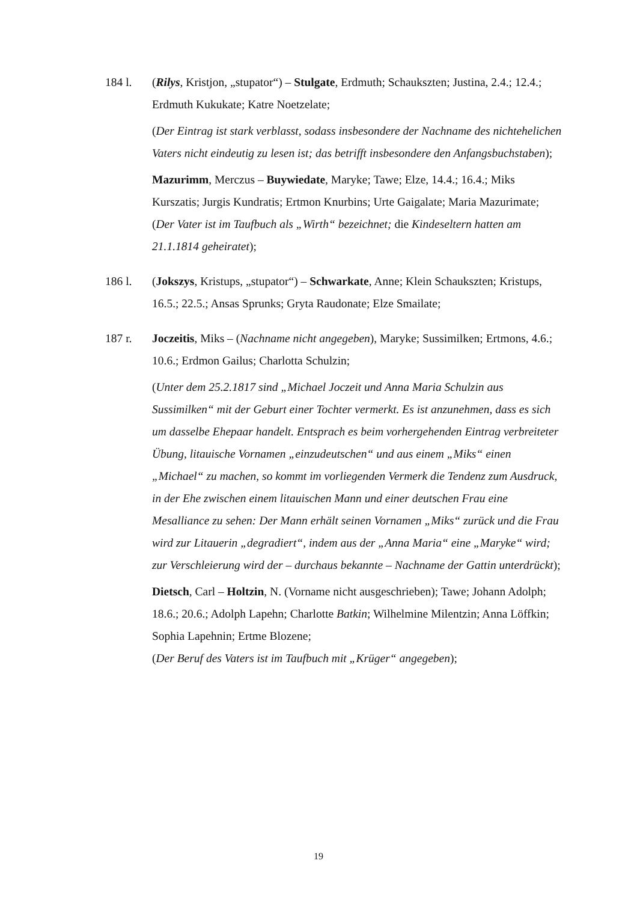184 l. (Rilys, Kristjon, „stupator“) – Stulgate, Erdmuth; Schaukszten; Justina, 2.4.; 12.4.; Erdmuth Kukukate; Katre Noetzelate;
(Der Eintrag ist stark verblasst, sodass insbesondere der Nachname des nichtehelichen Vaters nicht eindeutig zu lesen ist; das betrifft insbesondere den Anfangsbuchstaben);
Mazurimm, Merczus – Buywiedate, Maryke; Tawe; Elze, 14.4.; 16.4.; Miks Kurszatis; Jurgis Kundratis; Ertmon Knurbins; Urte Gaigalate; Maria Mazurimate;
(Der Vater ist im Taufbuch als „Wirth“ bezeichnet; die Kindeseltern hatten am 21.1.1814 geheiratet);
186 l. (Jokszys, Kristups, „stupator“) – Schwarkate, Anne; Klein Schaukszten; Kristups, 16.5.; 22.5.; Ansas Sprunks; Gryta Raudonate; Elze Smailate;
187 r. Joczeitis, Miks – (Nachname nicht angegeben), Maryke; Sussimilken; Ertmons, 4.6.; 10.6.; Erdmon Gailus; Charlotta Schulzin;
(Unter dem 25.2.1817 sind „Michael Joczeit und Anna Maria Schulzin aus Sussimilken“ mit der Geburt einer Tochter vermerkt. Es ist anzunehmen, dass es sich um dasselbe Ehepaar handelt. Entsprach es beim vorhergehenden Eintrag verbreiteter Übung, litauische Vornamen „einzudeutschen“ und aus einem „Miks“ einen „Michael“ zu machen, so kommt im vorliegenden Vermerk die Tendenz zum Ausdruck, in der Ehe zwischen einem litauischen Mann und einer deutschen Frau eine Mesalliance zu sehen: Der Mann erhält seinen Vornamen „Miks“ zurück und die Frau wird zur Litauerin „degradiert“, indem aus der „Anna Maria“ eine „Maryke“ wird; zur Verschleierung wird der – durchaus bekannte – Nachname der Gattin unterdrückt);
Dietsch, Carl – Holtzin, N. (Vorname nicht ausgeschrieben); Tawe; Johann Adolph; 18.6.; 20.6.; Adolph Lapehn; Charlotte Batkin; Wilhelmine Milentzin; Anna Löffkin; Sophia Lapehnin; Ertme Blozene;
(Der Beruf des Vaters ist im Taufbuch mit „Krüger“ angegeben);
19